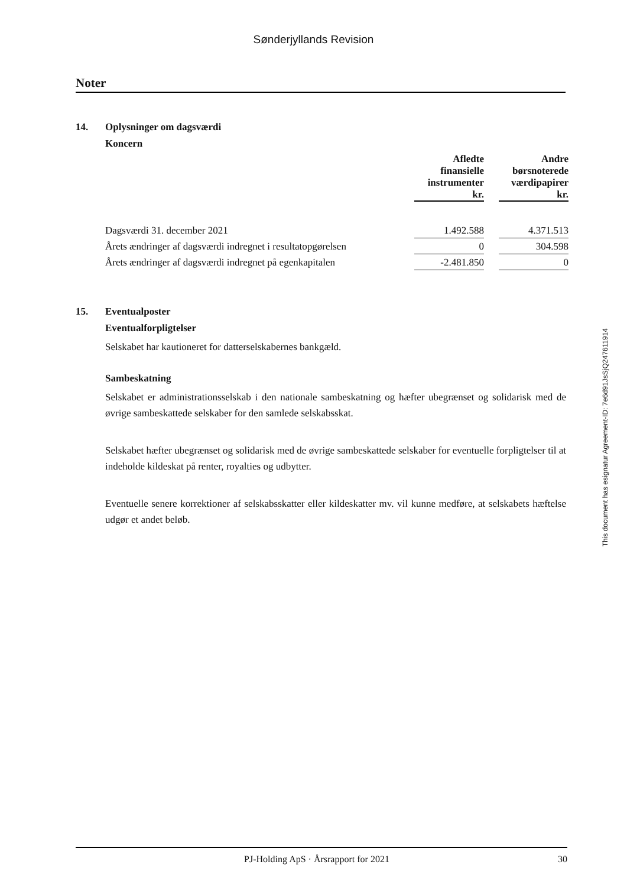Sønderjyllands Revision
Noter
14. Oplysninger om dagsværdi
Koncern
| | Afledte finansielle instrumenter kr. | | Andre børsnoterede værdipapirer kr. |
| --- | --- | --- | --- |
| Dagsværdi 31. december 2021 | 1.492.588 | | 4.371.513 |
| Årets ændringer af dagsværdi indregnet i resultatopgørelsen | 0 | | 304.598 |
| Årets ændringer af dagsværdi indregnet på egenkapitalen | -2.481.850 | | 0 |
15. Eventualposter
Eventualforpligtelser
Selskabet har kautioneret for datterselskabernes bankgæld.
Sambeskatning
Selskabet er administrationsselskab i den nationale sambeskatning og hæfter ubegrænset og solidarisk med de øvrige sambeskattede selskaber for den samlede selskabsskat.
Selskabet hæfter ubegrænset og solidarisk med de øvrige sambeskattede selskaber for eventuelle forpligtelser til at indeholde kildeskat på renter, royalties og udbytter.
Eventuelle senere korrektioner af selskabsskatter eller kildeskatter mv. vil kunne medføre, at selskabets hæftelse udgør et andet beløb.
This document has esignatur Agreement-ID: 7e6d91JsSjQ247611914
PJ-Holding ApS · Årsrapport for 2021 30